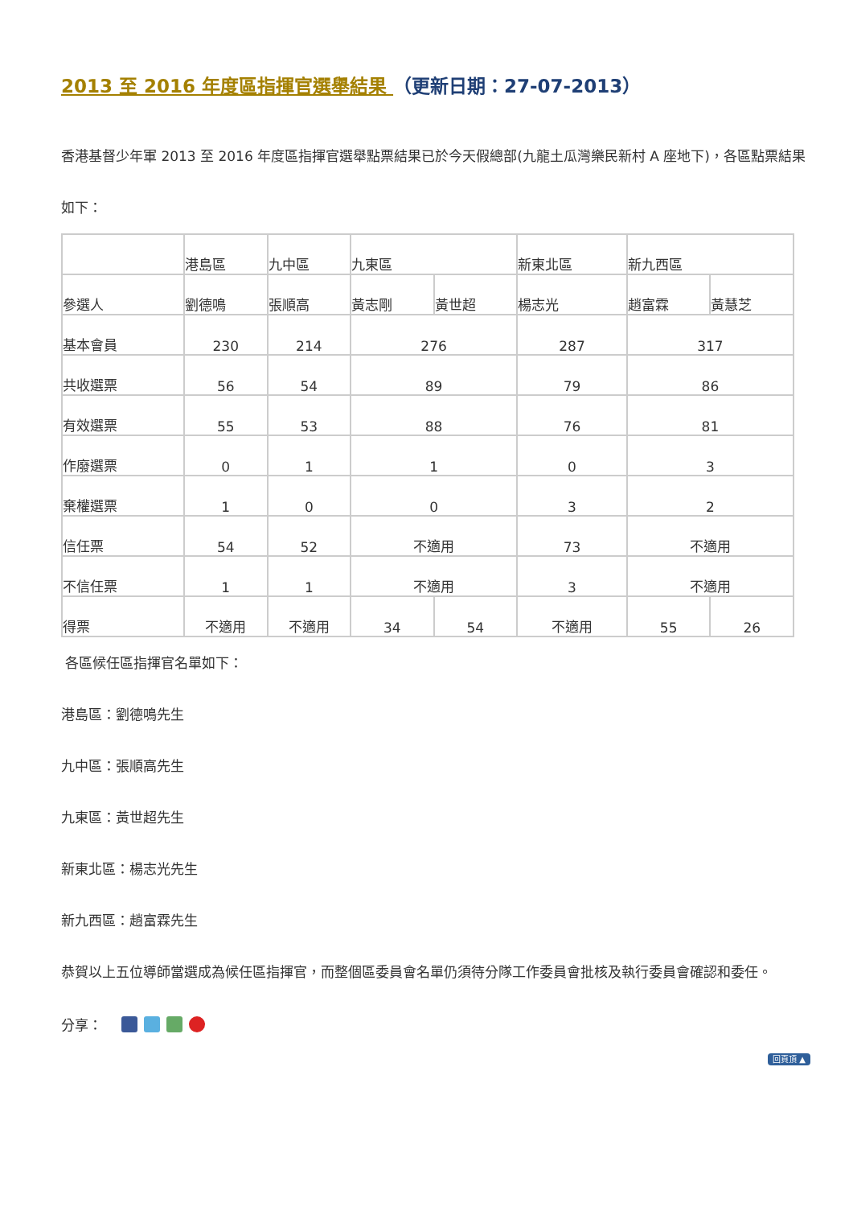2013 至 2016 年度區指揮官選舉結果 （更新日期：27-07-2013）
香港基督少年軍 2013 至 2016 年度區指揮官選舉點票結果已於今天假總部(九龍土瓜灣樂民新村 A 座地下)，各區點票結果如下：
| | 港島區 | 九中區 | 九東區 | | 新東北區 | 新九西區 | |
| 參選人 | 劉德鳴 | 張順高 | 黃志剛 | 黃世超 | 楊志光 | 趙富霖 | 黃慧芝 |
| 基本會員 | 230 | 214 | 276 | | 287 | 317 | |
| 共收選票 | 56 | 54 | 89 | | 79 | 86 | |
| 有效選票 | 55 | 53 | 88 | | 76 | 81 | |
| 作廢選票 | 0 | 1 | 1 | | 0 | 3 | |
| 棄權選票 | 1 | 0 | 0 | | 3 | 2 | |
| 信任票 | 54 | 52 | 不適用 | | 73 | 不適用 | |
| 不信任票 | 1 | 1 | 不適用 | | 3 | 不適用 | |
| 得票 | 不適用 | 不適用 | 34 | 54 | 不適用 | 55 | 26 |
各區候任區指揮官名單如下：
港島區：劉德鳴先生
九中區：張順高先生
九東區：黃世超先生
新東北區：楊志光先生
新九西區：趙富霖先生
恭賀以上五位導師當選成為候任區指揮官，而整個區委員會名單仍須待分隊工作委員會批核及執行委員會確認和委任。
分享：
回頁頂 ▲